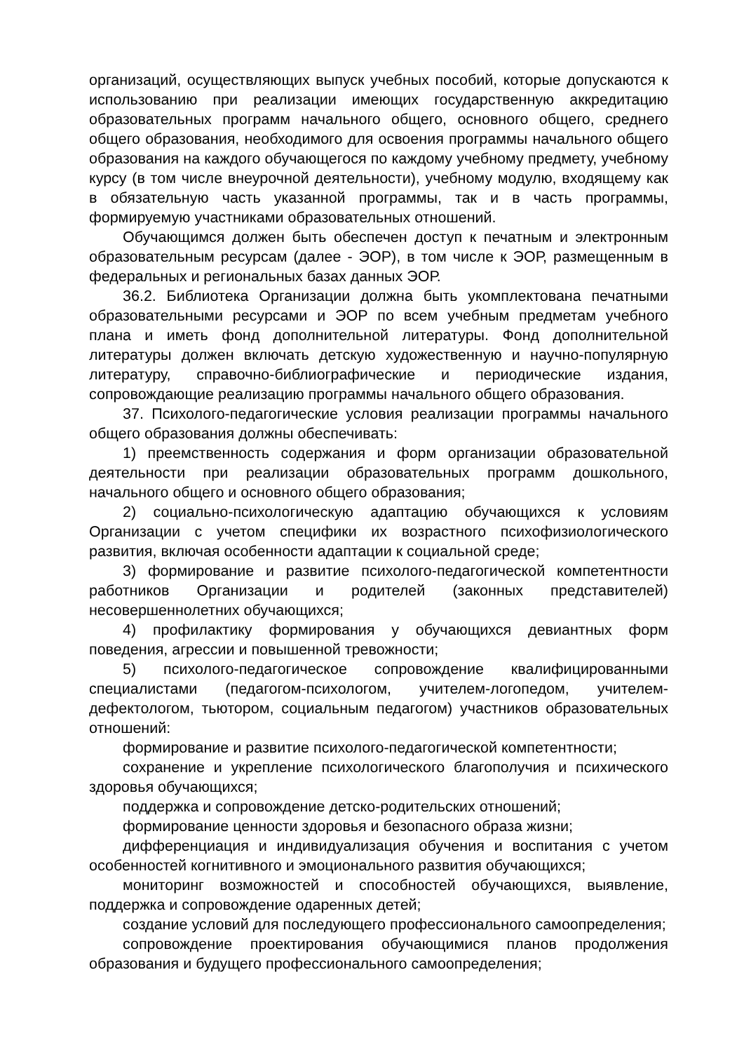организаций, осуществляющих выпуск учебных пособий, которые допускаются к использованию при реализации имеющих государственную аккредитацию образовательных программ начального общего, основного общего, среднего общего образования, необходимого для освоения программы начального общего образования на каждого обучающегося по каждому учебному предмету, учебному курсу (в том числе внеурочной деятельности), учебному модулю, входящему как в обязательную часть указанной программы, так и в часть программы, формируемую участниками образовательных отношений.
Обучающимся должен быть обеспечен доступ к печатным и электронным образовательным ресурсам (далее - ЭОР), в том числе к ЭОР, размещенным в федеральных и региональных базах данных ЭОР.
36.2. Библиотека Организации должна быть укомплектована печатными образовательными ресурсами и ЭОР по всем учебным предметам учебного плана и иметь фонд дополнительной литературы. Фонд дополнительной литературы должен включать детскую художественную и научно-популярную литературу, справочно-библиографические и периодические издания, сопровождающие реализацию программы начального общего образования.
37. Психолого-педагогические условия реализации программы начального общего образования должны обеспечивать:
1) преемственность содержания и форм организации образовательной деятельности при реализации образовательных программ дошкольного, начального общего и основного общего образования;
2) социально-психологическую адаптацию обучающихся к условиям Организации с учетом специфики их возрастного психофизиологического развития, включая особенности адаптации к социальной среде;
3) формирование и развитие психолого-педагогической компетентности работников Организации и родителей (законных представителей) несовершеннолетних обучающихся;
4) профилактику формирования у обучающихся девиантных форм поведения, агрессии и повышенной тревожности;
5) психолого-педагогическое сопровождение квалифицированными специалистами (педагогом-психологом, учителем-логопедом, учителем-дефектологом, тьютором, социальным педагогом) участников образовательных отношений:
формирование и развитие психолого-педагогической компетентности;
сохранение и укрепление психологического благополучия и психического здоровья обучающихся;
поддержка и сопровождение детско-родительских отношений;
формирование ценности здоровья и безопасного образа жизни;
дифференциация и индивидуализация обучения и воспитания с учетом особенностей когнитивного и эмоционального развития обучающихся;
мониторинг возможностей и способностей обучающихся, выявление, поддержка и сопровождение одаренных детей;
создание условий для последующего профессионального самоопределения;
сопровождение проектирования обучающимися планов продолжения образования и будущего профессионального самоопределения;